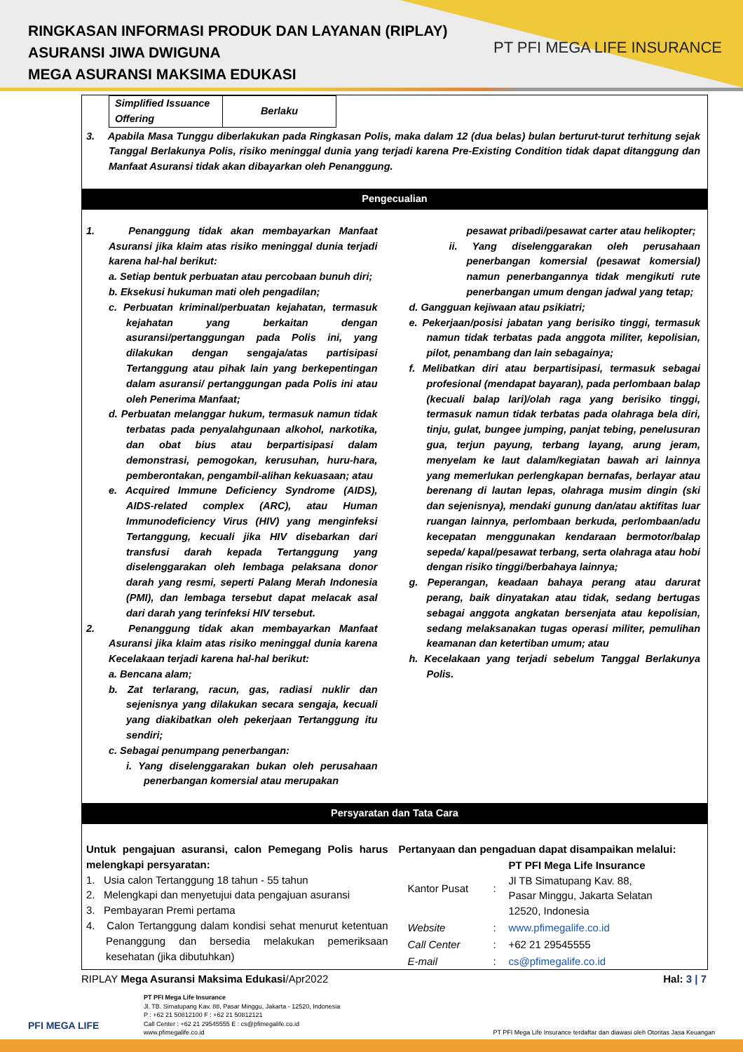RINGKASAN INFORMASI PRODUK DAN LAYANAN (RIPLAY)
ASURANSI JIWA DWIGUNA
MEGA ASURANSI MAKSIMA EDUKASI
PT PFI MEGA LIFE INSURANCE
| Simplified Issuance Offering | Berlaku |
3. Apabila Masa Tunggu diberlakukan pada Ringkasan Polis, maka dalam 12 (dua belas) bulan berturut-turut terhitung sejak Tanggal Berlakunya Polis, risiko meninggal dunia yang terjadi karena Pre-Existing Condition tidak dapat ditanggung dan Manfaat Asuransi tidak akan dibayarkan oleh Penanggung.
Pengecualian
1. Penanggung tidak akan membayarkan Manfaat Asuransi jika klaim atas risiko meninggal dunia terjadi karena hal-hal berikut:
a. Setiap bentuk perbuatan atau percobaan bunuh diri;
b. Eksekusi hukuman mati oleh pengadilan;
c. Perbuatan kriminal/perbuatan kejahatan, termasuk kejahatan yang berkaitan dengan asuransi/pertanggungan pada Polis ini, yang dilakukan dengan sengaja/atas partisipasi Tertanggung atau pihak lain yang berkepentingan dalam asuransi/ pertanggungan pada Polis ini atau oleh Penerima Manfaat;
d. Perbuatan melanggar hukum, termasuk namun tidak terbatas pada penyalahgunaan alkohol, narkotika, dan obat bius atau berpartisipasi dalam demonstrasi, pemogokan, kerusuhan, huru-hara, pemberontakan, pengambil-alihan kekuasaan; atau
e. Acquired Immune Deficiency Syndrome (AIDS), AIDS-related complex (ARC), atau Human Immunodeficiency Virus (HIV) yang menginfeksi Tertanggung, kecuali jika HIV disebarkan dari transfusi darah kepada Tertanggung yang diselenggarakan oleh lembaga pelaksana donor darah yang resmi, seperti Palang Merah Indonesia (PMI), dan lembaga tersebut dapat melacak asal dari darah yang terinfeksi HIV tersebut.
2. Penanggung tidak akan membayarkan Manfaat Asuransi jika klaim atas risiko meninggal dunia karena Kecelakaan terjadi karena hal-hal berikut:
a. Bencana alam;
b. Zat terlarang, racun, gas, radiasi nuklir dan sejenisnya yang dilakukan secara sengaja, kecuali yang diakibatkan oleh pekerjaan Tertanggung itu sendiri;
c. Sebagai penumpang penerbangan:
i. Yang diselenggarakan bukan oleh perusahaan penerbangan komersial atau merupakan
pesawat pribadi/pesawat carter atau helikopter;
ii. Yang diselenggarakan oleh perusahaan penerbangan komersial (pesawat komersial) namun penerbangannya tidak mengikuti rute penerbangan umum dengan jadwal yang tetap;
d. Gangguan kejiwaan atau psikiatri;
e. Pekerjaan/posisi jabatan yang berisiko tinggi, termasuk namun tidak terbatas pada anggota militer, kepolisian, pilot, penambang dan lain sebagainya;
f. Melibatkan diri atau berpartisipasi, termasuk sebagai profesional (mendapat bayaran), pada perlombaan balap (kecuali balap lari)/olah raga yang berisiko tinggi, termasuk namun tidak terbatas pada olahraga bela diri, tinju, gulat, bungee jumping, panjat tebing, penelusuran gua, terjun payung, terbang layang, arung jeram, menyelam ke laut dalam/kegiatan bawah ari lainnya yang memerlukan perlengkapan bernafas, berlayar atau berenang di lautan lepas, olahraga musim dingin (ski dan sejenisnya), mendaki gunung dan/atau aktifitas luar ruangan lainnya, perlombaan berkuda, perlombaan/adu kecepatan menggunakan kendaraan bermotor/balap sepeda/ kapal/pesawat terbang, serta olahraga atau hobi dengan risiko tinggi/berbahaya lainnya;
g. Peperangan, keadaan bahaya perang atau darurat perang, baik dinyatakan atau tidak, sedang bertugas sebagai anggota angkatan bersenjata atau kepolisian, sedang melaksanakan tugas operasi militer, pemulihan keamanan dan ketertiban umum; atau
h. Kecelakaan yang terjadi sebelum Tanggal Berlakunya Polis.
Persyaratan dan Tata Cara
Untuk pengajuan asuransi, calon Pemegang Polis harus melengkapi persyaratan:
1. Usia calon Tertanggung 18 tahun - 55 tahun
2. Melengkapi dan menyetujui data pengajuan asuransi
3. Pembayaran Premi pertama
4. Calon Tertanggung dalam kondisi sehat menurut ketentuan Penanggung dan bersedia melakukan pemeriksaan kesehatan (jika dibutuhkan)
Pertanyaan dan pengaduan dapat disampaikan melalui:
| Kantor Pusat | : | PT PFI Mega Life Insurance Jl TB Simatupang Kav. 88, Pasar Minggu, Jakarta Selatan 12520, Indonesia |
| Website | : | www.pfimegalife.co.id |
| Call Center | : | +62 21 29545555 |
| E-mail | : | cs@pfimegalife.co.id |
RIPLAY Mega Asuransi Maksima Edukasi/Apr2022 Hal: 3 | 7
PFI MEGA LIFE
PT PFI Mega Life Insurance
Jl. TB. Simatupang Kav. 88, Pasar Minggu, Jakarta - 12520, Indonesia
P : +62 21 50812100 F : +62 21 50812121
Call Center : +62 21 29545555 E : cs@pfimegalife.co.id
www.pfimegalife.co.id
PT PFI Mega Life Insurance terdaftar dan diawasi oleh Otoritas Jasa Keuangan